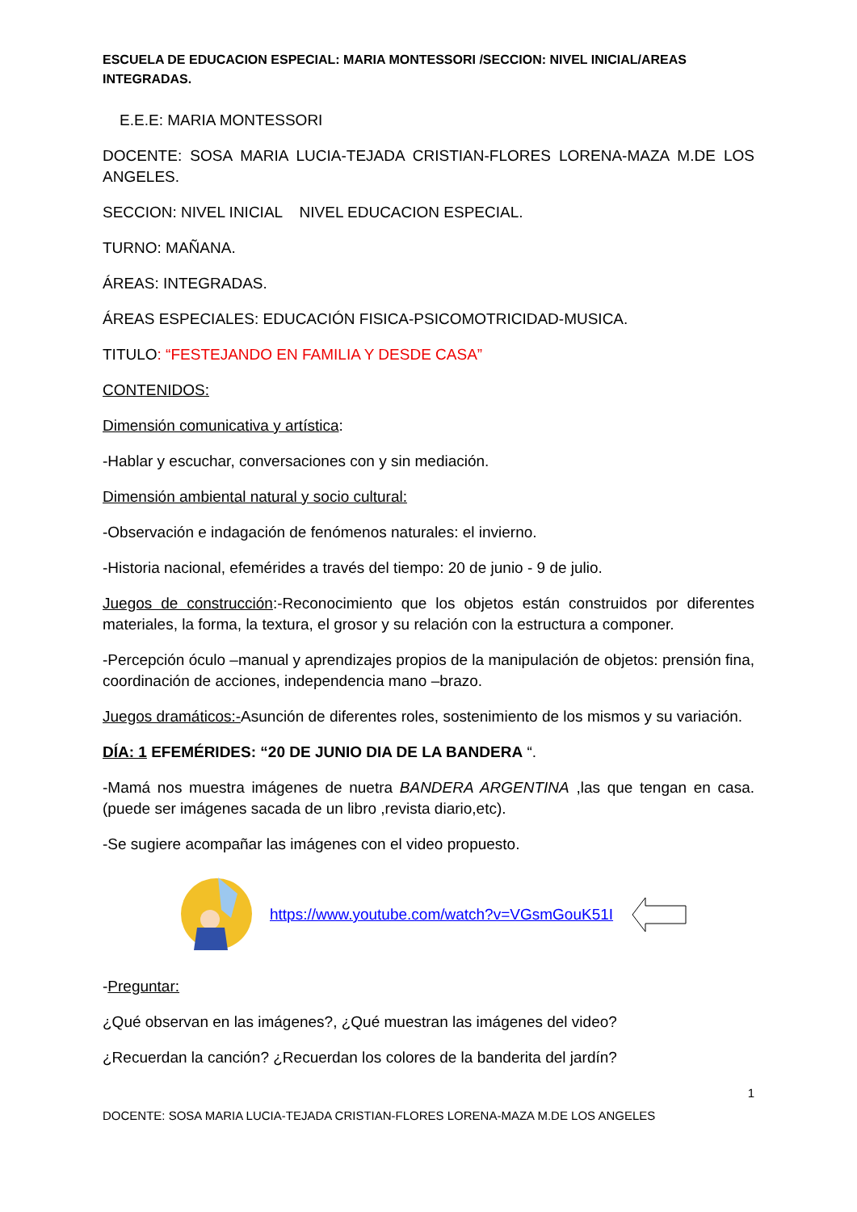ESCUELA DE EDUCACION ESPECIAL: MARIA MONTESSORI /SECCION: NIVEL INICIAL/AREAS INTEGRADAS.
E.E.E: MARIA MONTESSORI
DOCENTE: SOSA MARIA LUCIA-TEJADA CRISTIAN-FLORES LORENA-MAZA M.DE LOS ANGELES.
SECCION: NIVEL INICIAL NIVEL EDUCACION ESPECIAL.
TURNO: MAÑANA.
ÁREAS: INTEGRADAS.
ÁREAS ESPECIALES: EDUCACIÓN FISICA-PSICOMOTRICIDAD-MUSICA.
TITULO: “FESTEJANDO EN FAMILIA Y DESDE CASA”
CONTENIDOS:
Dimensión comunicativa y artística:
-Hablar y escuchar, conversaciones con y sin mediación.
Dimensión ambiental natural y socio cultural:
-Observación e indagación de fenómenos naturales: el invierno.
-Historia nacional, efemérides a través del tiempo: 20 de junio - 9 de julio.
Juegos de construcción:-Reconocimiento que los objetos están construidos por diferentes materiales, la forma, la textura, el grosor y su relación con la estructura a componer.
-Percepción óculo –manual y aprendizajes propios de la manipulación de objetos: prensión fina, coordinación de acciones, independencia mano –brazo.
Juegos dramáticos:-Asunción de diferentes roles, sostenimiento de los mismos y su variación.
DÍA: 1 EFEMÉRIDES: “20 DE JUNIO DIA DE LA BANDERA “.
-Mamá nos muestra imágenes de nuetra BANDERA ARGENTINA ,las que tengan en casa.(puede ser imágenes sacada de un libro ,revista diario,etc).
-Se sugiere acompañar las imágenes con el video propuesto.
https://www.youtube.com/watch?v=VGsmGouK51I
-Preguntar:
¿Qué observan en las imágenes?, ¿Qué muestran las imágenes del video?
¿Recuerdan la canción? ¿Recuerdan los colores de la banderita del jardín?
1
DOCENTE: SOSA MARIA LUCIA-TEJADA CRISTIAN-FLORES LORENA-MAZA M.DE LOS ANGELES